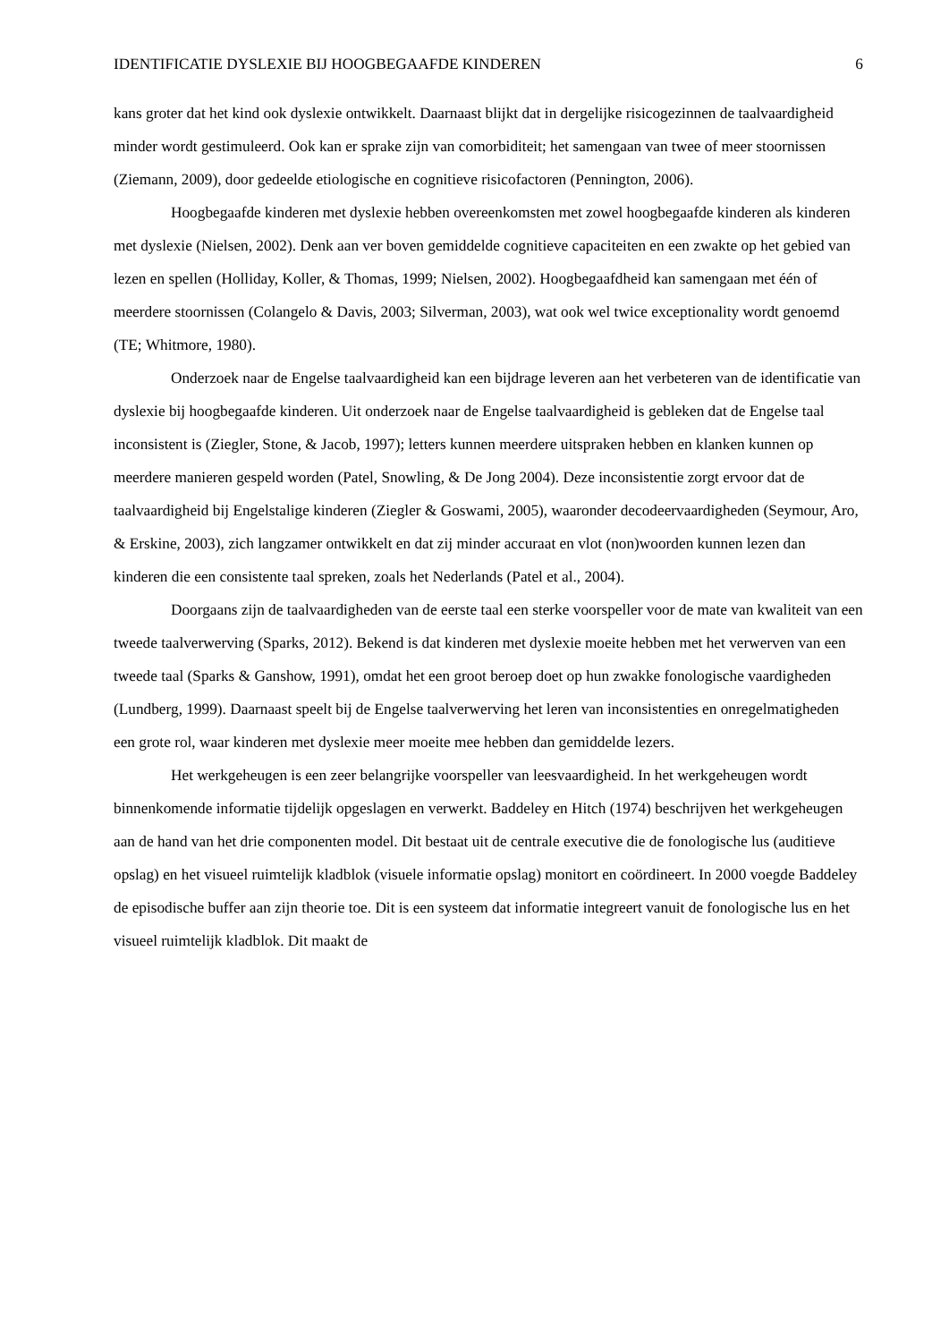IDENTIFICATIE DYSLEXIE BIJ HOOGBEGAAFDE KINDEREN 6
kans groter dat het kind ook dyslexie ontwikkelt. Daarnaast blijkt dat in dergelijke risicogezinnen de taalvaardigheid minder wordt gestimuleerd. Ook kan er sprake zijn van comorbiditeit; het samengaan van twee of meer stoornissen (Ziemann, 2009), door gedeelde etiologische en cognitieve risicofactoren (Pennington, 2006).
Hoogbegaafde kinderen met dyslexie hebben overeenkomsten met zowel hoogbegaafde kinderen als kinderen met dyslexie (Nielsen, 2002). Denk aan ver boven gemiddelde cognitieve capaciteiten en een zwakte op het gebied van lezen en spellen (Holliday, Koller, & Thomas, 1999; Nielsen, 2002). Hoogbegaafdheid kan samengaan met één of meerdere stoornissen (Colangelo & Davis, 2003; Silverman, 2003), wat ook wel twice exceptionality wordt genoemd (TE; Whitmore, 1980).
Onderzoek naar de Engelse taalvaardigheid kan een bijdrage leveren aan het verbeteren van de identificatie van dyslexie bij hoogbegaafde kinderen. Uit onderzoek naar de Engelse taalvaardigheid is gebleken dat de Engelse taal inconsistent is (Ziegler, Stone, & Jacob, 1997); letters kunnen meerdere uitspraken hebben en klanken kunnen op meerdere manieren gespeld worden (Patel, Snowling, & De Jong 2004). Deze inconsistentie zorgt ervoor dat de taalvaardigheid bij Engelstalige kinderen (Ziegler & Goswami, 2005), waaronder decodeervaardigheden (Seymour, Aro, & Erskine, 2003), zich langzamer ontwikkelt en dat zij minder accuraat en vlot (non)woorden kunnen lezen dan kinderen die een consistente taal spreken, zoals het Nederlands (Patel et al., 2004).
Doorgaans zijn de taalvaardigheden van de eerste taal een sterke voorspeller voor de mate van kwaliteit van een tweede taalverwerving (Sparks, 2012). Bekend is dat kinderen met dyslexie moeite hebben met het verwerven van een tweede taal (Sparks & Ganshow, 1991), omdat het een groot beroep doet op hun zwakke fonologische vaardigheden (Lundberg, 1999). Daarnaast speelt bij de Engelse taalverwerving het leren van inconsistenties en onregelmatigheden een grote rol, waar kinderen met dyslexie meer moeite mee hebben dan gemiddelde lezers.
Het werkgeheugen is een zeer belangrijke voorspeller van leesvaardigheid. In het werkgeheugen wordt binnenkomende informatie tijdelijk opgeslagen en verwerkt. Baddeley en Hitch (1974) beschrijven het werkgeheugen aan de hand van het drie componenten model. Dit bestaat uit de centrale executive die de fonologische lus (auditieve opslag) en het visueel ruimtelijk kladblok (visuele informatie opslag) monitort en coördineert. In 2000 voegde Baddeley de episodische buffer aan zijn theorie toe. Dit is een systeem dat informatie integreert vanuit de fonologische lus en het visueel ruimtelijk kladblok. Dit maakt de